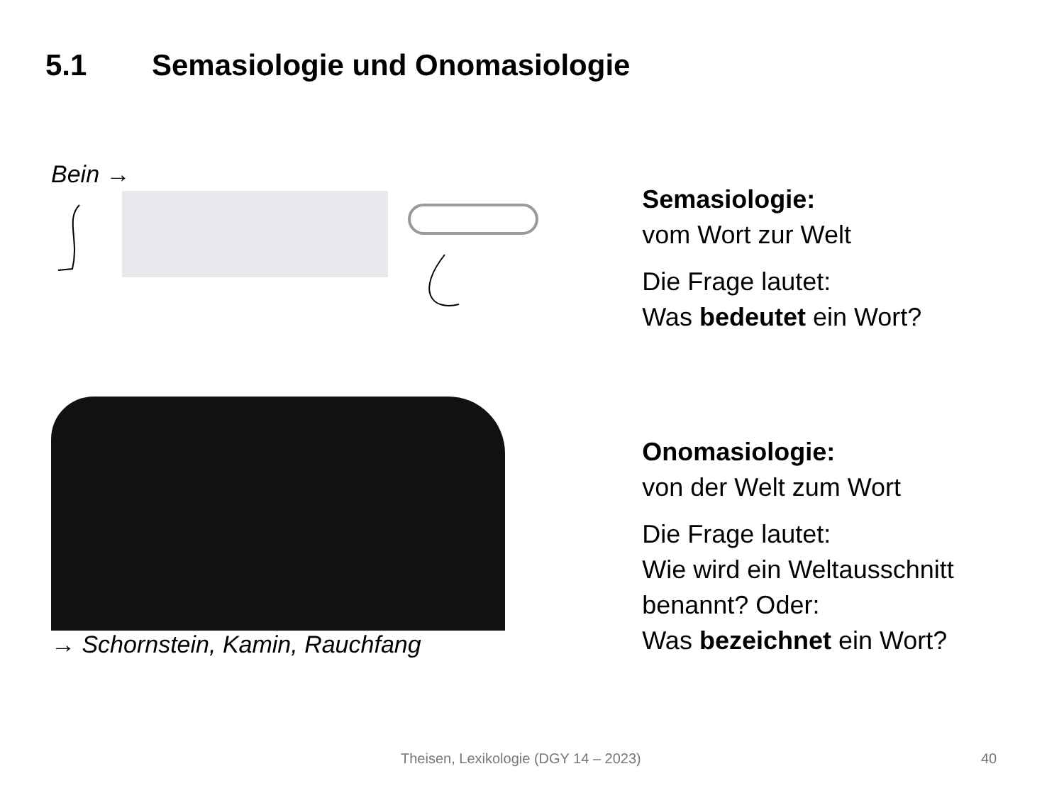5.1 Semasiologie und Onomasiologie
Bein →
→ Schornstein, Kamin, Rauchfang
Semasiologie:
vom Wort zur Welt
Die Frage lautet:
Was bedeutet ein Wort?
Onomasiologie:
von der Welt zum Wort
Die Frage lautet:
Wie wird ein Weltausschnitt benannt? Oder:
Was bezeichnet ein Wort?
Theisen, Lexikologie (DGY 14 – 2023) 40